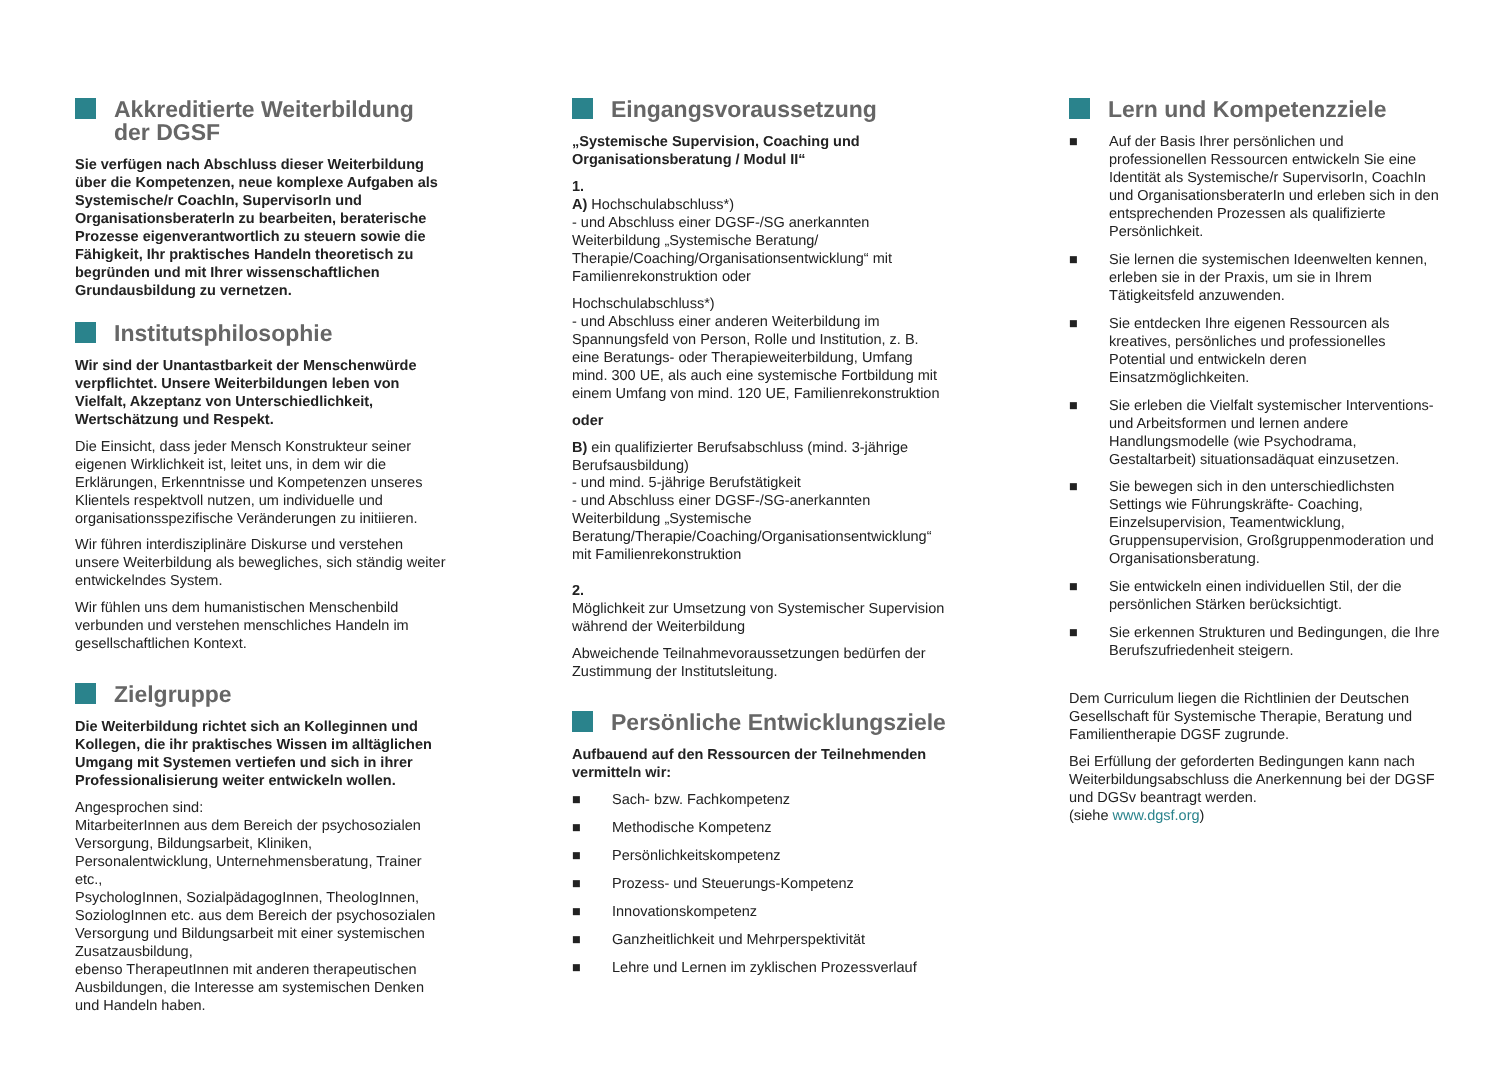Akkreditierte Weiterbildung
der DGSF
Sie verfügen nach Abschluss dieser Weiterbildung über die Kompetenzen, neue komplexe Aufgaben als Systemische/r CoachIn, SupervisorIn und Organisationsberaterln zu bearbeiten, beraterische Prozesse eigenverantwortlich zu steuern sowie die Fähigkeit, Ihr praktisches Handeln theoretisch zu begründen und mit Ihrer wissenschaftlichen Grundausbildung zu vernetzen.
Institutsphilosophie
Wir sind der Unantastbarkeit der Menschenwürde verpflichtet. Unsere Weiterbildungen leben von Vielfalt, Akzeptanz von Unterschiedlichkeit, Wertschätzung und Respekt.
Die Einsicht, dass jeder Mensch Konstrukteur seiner eigenen Wirklichkeit ist, leitet uns, in dem wir die Erklärungen, Erkenntnisse und Kompetenzen unseres Klientels respektvoll nutzen, um individuelle und organisationsspezifische Veränderungen zu initiieren.
Wir führen interdisziplinäre Diskurse und verstehen unsere Weiterbildung als bewegliches, sich ständig weiter entwickelndes System.
Wir fühlen uns dem humanistischen Menschenbild verbunden und verstehen menschliches Handeln im gesellschaftlichen Kontext.
Zielgruppe
Die Weiterbildung richtet sich an Kolleginnen und Kollegen, die ihr praktisches Wissen im alltäglichen Umgang mit Systemen vertiefen und sich in ihrer Professionalisierung weiter entwickeln wollen.
Angesprochen sind:
MitarbeiterInnen aus dem Bereich der psychosozialen Versorgung, Bildungsarbeit, Kliniken, Personalentwicklung, Unternehmensberatung, Trainer etc.,
PsychologInnen, SozialpädagogInnen, TheologInnen, SoziologInnen etc. aus dem Bereich der psychosozialen Versorgung und Bildungsarbeit mit einer systemischen Zusatzausbildung,
ebenso TherapeutInnen mit anderen therapeutischen Ausbildungen, die Interesse am systemischen Denken und Handeln haben.
Eingangsvoraussetzung
„Systemische Supervision, Coaching und Organisationsberatung / Modul II“
1.
A) Hochschulabschluss*)
- und Abschluss einer DGSF-/SG anerkannten Weiterbildung „Systemische Beratung/ Therapie/Coaching/Organisationsentwicklung“ mit Familienrekonstruktion oder
Hochschulabschluss*)
- und Abschluss einer anderen Weiterbildung im Spannungsfeld von Person, Rolle und Institution, z. B. eine Beratungs- oder Therapieweiterbildung, Umfang mind. 300 UE, als auch eine systemische Fortbildung mit einem Umfang von mind. 120 UE, Familienrekonstruktion
oder
B) ein qualifizierter Berufsabschluss (mind. 3-jährige Berufsausbildung)
- und mind. 5-jährige Berufstätigkeit
- und Abschluss einer DGSF-/SG-anerkannten Weiterbildung „Systemische Beratung/Therapie/Coaching/Organisationsentwicklung“ mit Familienrekonstruktion
2.
Möglichkeit zur Umsetzung von Systemischer Supervision während der Weiterbildung
Abweichende Teilnahmevoraussetzungen bedürfen der Zustimmung der Institutsleitung.
Persönliche Entwicklungsziele
Aufbauend auf den Ressourcen der Teilnehmenden vermitteln wir:
■ Sach- bzw. Fachkompetenz
■ Methodische Kompetenz
■ Persönlichkeitskompetenz
■ Prozess- und Steuerungs-Kompetenz
■ Innovationskompetenz
■ Ganzheitlichkeit und Mehrperspektivität
■ Lehre und Lernen im zyklischen Prozessverlauf
Lern und Kompetenzziele
■ Auf der Basis Ihrer persönlichen und professionellen Ressourcen entwickeln Sie eine Identität als Systemische/r SupervisorIn, CoachIn und OrganisationsberaterIn und erleben sich in den entsprechenden Prozessen als qualifizierte Persönlichkeit.
■ Sie lernen die systemischen Ideenwelten kennen, erleben sie in der Praxis, um sie in Ihrem Tätigkeitsfeld anzuwenden.
■ Sie entdecken Ihre eigenen Ressourcen als kreatives, persönliches und professionelles Potential und entwickeln deren Einsatzmöglichkeiten.
■ Sie erleben die Vielfalt systemischer Interventions- und Arbeitsformen und lernen andere Handlungsmodelle (wie Psychodrama, Gestaltarbeit) situationsadäquat einzusetzen.
■ Sie bewegen sich in den unterschiedlichsten Settings wie Führungskräfte- Coaching, Einzelsupervision, Teamentwicklung, Gruppensupervision, Großgruppenmoderation und Organisationsberatung.
■ Sie entwickeln einen individuellen Stil, der die persönlichen Stärken berücksichtigt.
■ Sie erkennen Strukturen und Bedingungen, die Ihre Berufszufriedenheit steigern.
Dem Curriculum liegen die Richtlinien der Deutschen Gesellschaft für Systemische Therapie, Beratung und Familientherapie DGSF zugrunde.
Bei Erfüllung der geforderten Bedingungen kann nach Weiterbildungsabschluss die Anerkennung bei der DGSF und DGSv beantragt werden.
(siehe www.dgsf.org)